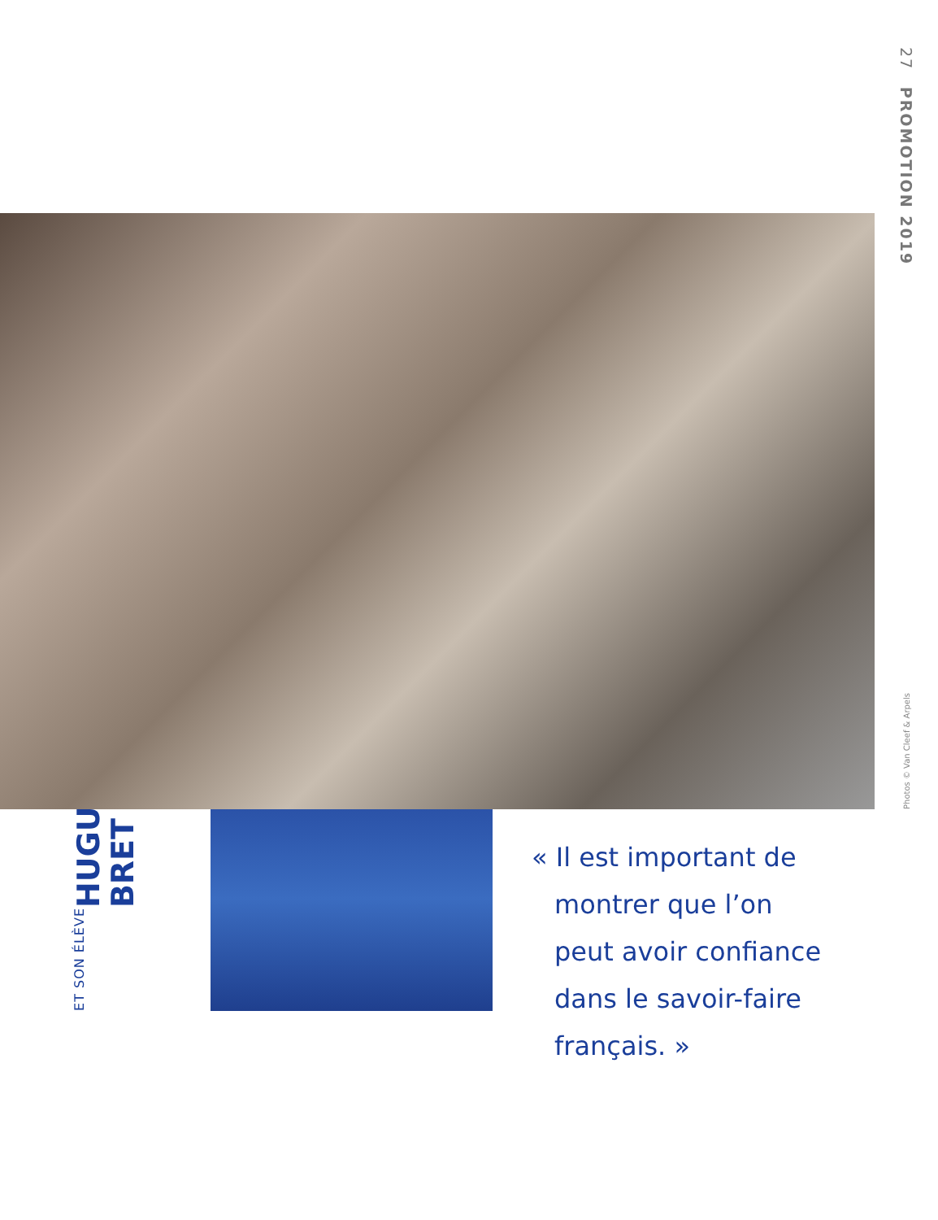27 PROMOTION 2019
Photos © Van Cleef & Arpels
ET SON ÉLÈVE
HUGUES
BRET
« Il est important de montrer que l’on peut avoir confiance dans le savoir-faire français. »